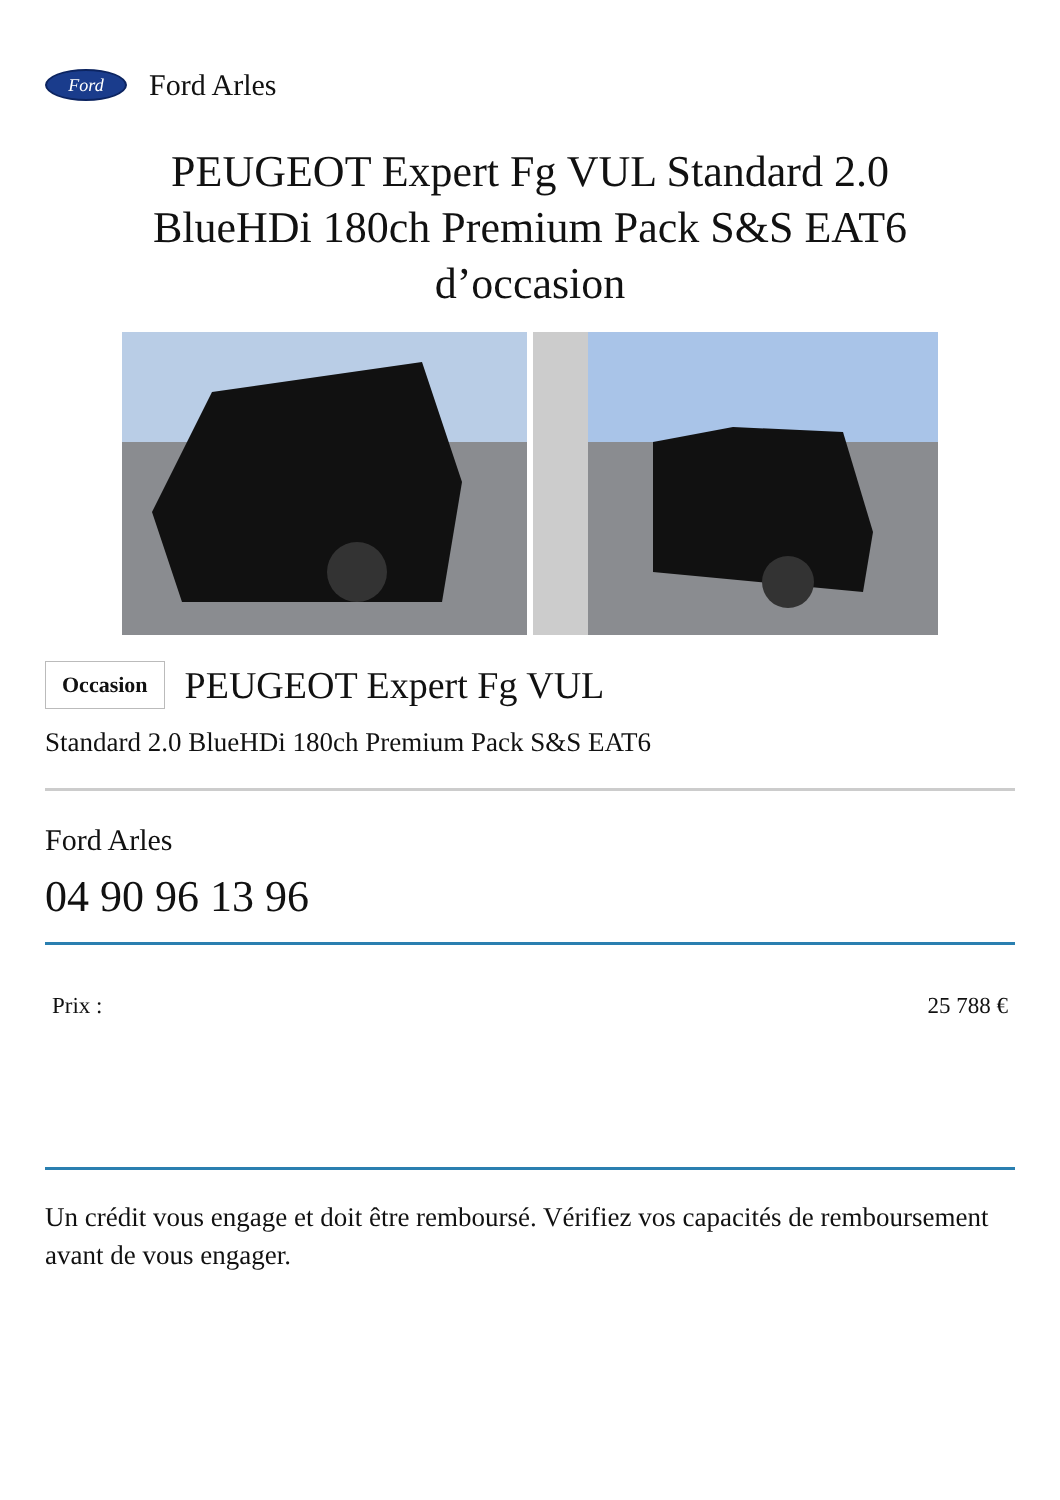Ford
Ford Arles
PEUGEOT Expert Fg VUL Standard 2.0 BlueHDi 180ch Premium Pack S&S EAT6 d’occasion
Occasion PEUGEOT Expert Fg VUL
Standard 2.0 BlueHDi 180ch Premium Pack S&S EAT6
Ford Arles
04 90 96 13 96
Prix : 25 788 €
Un crédit vous engage et doit être remboursé. Vérifiez vos capacités de remboursement avant de vous engager.